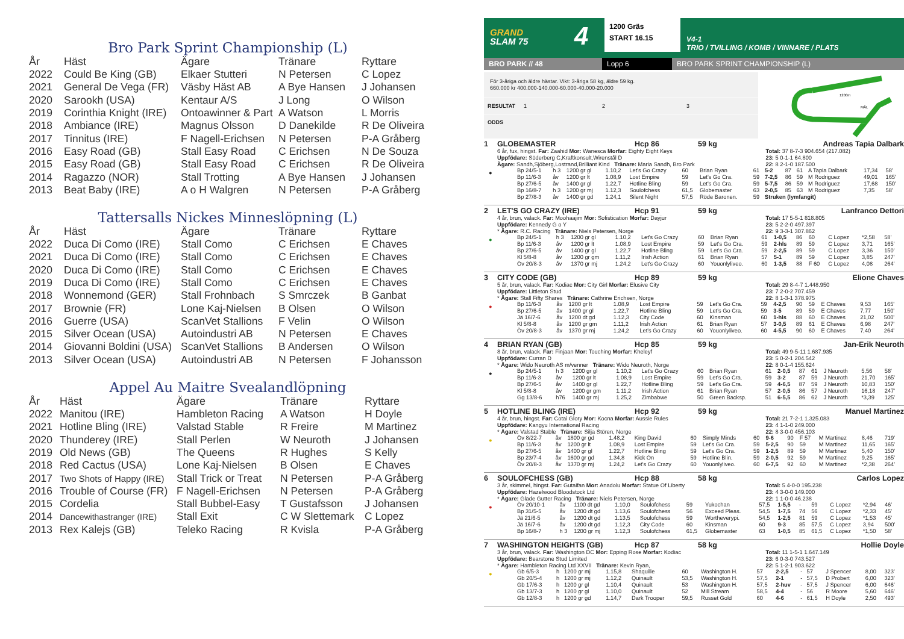Bro Park Sprint Championship (L)
| År | Häst | Ägare | Tränare | Ryttare |
| --- | --- | --- | --- | --- |
| 2022 | Could Be King (GB) | Elkaer Stutteri | N Petersen | C Lopez |
| 2021 | General De Vega (FR) | Väsby Häst AB | A Bye Hansen | J Johansen |
| 2020 | Sarookh (USA) | Kentaur A/S | J Long | O Wilson |
| 2019 | Corinthia Knight (IRE) | Ontoawinner & Part | A Watson | L Morris |
| 2018 | Ambiance (IRE) | Magnus Olsson | D Danekilde | R De Oliveira |
| 2017 | Tinnitus (IRE) | F Nagell-Erichsen | N Petersen | P-A Gråberg |
| 2016 | Easy Road (GB) | Stall Easy Road | C Erichsen | N De Souza |
| 2015 | Easy Road (GB) | Stall Easy Road | C Erichsen | R De Oliveira |
| 2014 | Ragazzo (NOR) | Stall Trotting | A Bye Hansen | J Johansen |
| 2013 | Beat Baby (IRE) | A o H Walgren | N Petersen | P-A Gråberg |
Tattersalls Nickes Minneslöpning (L)
| År | Häst | Ägare | Tränare | Ryttare |
| --- | --- | --- | --- | --- |
| 2022 | Duca Di Como (IRE) | Stall Como | C Erichsen | E Chaves |
| 2021 | Duca Di Como (IRE) | Stall Como | C Erichsen | E Chaves |
| 2020 | Duca Di Como (IRE) | Stall Como | C Erichsen | E Chaves |
| 2019 | Duca Di Como (IRE) | Stall Como | C Erichsen | E Chaves |
| 2018 | Wonnemond (GER) | Stall Frohnbach | S Smrczek | B Ganbat |
| 2017 | Brownie (FR) | Lone Kaj-Nielsen | B Olsen | O Wilson |
| 2016 | Guerre (USA) | ScanVet Stallions | F Velin | O Wilson |
| 2015 | Silver Ocean (USA) | Autoindustri AB | N Petersen | E Chaves |
| 2014 | Giovanni Boldini (USA) | ScanVet Stallions | B Andersen | O Wilson |
| 2013 | Silver Ocean (USA) | Autoindustri AB | N Petersen | F Johansson |
Appel Au Maitre Svealandlöpning
| År | Häst | Ägare | Tränare | Ryttare |
| --- | --- | --- | --- | --- |
| 2022 | Manitou (IRE) | Hambleton Racing | A Watson | H Doyle |
| 2021 | Hotline Bling (IRE) | Valstad Stable | R Freire | M Martinez |
| 2020 | Thunderey (IRE) | Stall Perlen | W Neuroth | J Johansen |
| 2019 | Old News (GB) | The Queens | R Hughes | S Kelly |
| 2018 | Red Cactus (USA) | Lone Kaj-Nielsen | B Olsen | E Chaves |
| 2017 | Two Shots of Happy (IRE) | Stall Trick or Treat | N Petersen | P-A Gråberg |
| 2016 | Trouble of Course (FR) | F Nagell-Erichsen | N Petersen | P-A Gråberg |
| 2015 | Cordelia | Stall Bubbel-Easy | T Gustafsson | J Johansen |
| 2014 | Dancewithastranger (IRE) | Stall Exit | C W Slettemark | C Lopez |
| 2013 | Rex Kalejs (GB) | Teleko Racing | R Kvisla | P-A Gråberg |
GRAND
SLAM 75
4
1200 Gräs
START 16.15
V4-1
TRIO / TVILLING / KOMB / VINNARE / PLATS
BRO PARK // 48 Lopp 6 BRO PARK SPRINT CHAMPIONSHIP (L)
För 3-åriga och äldre hästar. Vikt: 3-åriga 58 kg, äldre 59 kg.
660.000 kr 400.000-140.000-60.000-40.000-20.000
RESULTAT 1 2 3
ODDS
1200m
MÅL
1 GLOBEMASTER Hcp 86 59 kg Andreas Tapia Dalbark
6 år, fux, hingst. Far: Zaahid Mor: Wanesca Morfar: Eighty Eight Keys
Uppfödare: Söderberg C,Kraftkonsult,Wirenstål D
Ägare: Sandh,Sjöberg,Lostrand,Brilliant Kind Tränare: Maria Sandh, Bro Park
Total: 37 8-7-3 904.654 (217.082)
23: 5 0-1-1 64.800
22: 8 2-1-0 187.500
●
| Bp 24/5-1 | h 3 | 1200 gr gl | 1.10,2 | Let's Go Crazy | 60 | Brian Ryan | 61 | 5-2 | 87 | 61 | A Tapia Dalbark | 17,34 | 58' |
| Bp 11/6-3 | åv | 1200 gr lt | 1.08,9 | Lost Empire | 59 | Let's Go Cra. | 59 | 7-2,5 | 86 | 59 | M Rodriguez | 49,01 | 165' |
| Bp 27/6-5 | åv | 1400 gr gl | 1.22,7 | Hotline Bling | 59 | Let's Go Cra. | 59 | 5-7,5 | 86 | 59 | M Rodriguez | 17,68 | 150' |
| Bp 16/8-7 | h 3 | 1200 gr mj | 1.12,3 | Soulofchess | 61,5 | Globemaster | 63 | 2-0,5 | 85 | 63 | M Rodriguez | 7,35 | 58' |
| Bp 27/8-3 | åv | 1400 gr gd | 1.24,1 | Silent Night | 57,5 | Röde Baronen. | 59 | Struken (lymfangit) | | | | | |
2 LET'S GO CRAZY (IRE) Hcp 91 59 kg Lanfranco Dettori
4 år, brun, valack. Far: Moohaajim Mor: Sofistication Morfar: Dayjur
Uppfödare: Kennedy G o Y
* Ägare: R.C. Racing Tränare: Niels Petersen, Norge
Total: 17 5-5-1 818.805
23: 5 2-2-0 497.397
22: 9 3-3-1 307.862
●
| Bp 24/5-1 | h 3 | 1200 gr gl | 1.10,2 | Let's Go Crazy | 60 | Brian Ryan | 61 | 1-0,5 | 86 | 60 | C Lopez | *2,58 | 58' |
| Bp 11/6-3 | åv | 1200 gr lt | 1.08,9 | Lost Empire | 59 | Let's Go Cra. | 59 | 2-hls | 89 | 59 | C Lopez | 3,71 | 165' |
| Bp 27/6-5 | åv | 1400 gr gl | 1.22,7 | Hotline Bling | 59 | Let's Go Cra. | 59 | 2-2,5 | 89 | 59 | C Lopez | 3,36 | 150' |
| Kl 5/8-8 | åv | 1200 gr gm | 1.11,2 | Irish Action | 61 | Brian Ryan | 57 | 5-1 | 89 | 59 | C Lopez | 3,85 | 247' |
| Öv 20/8-3 | åv | 1370 gr mj | 1.24,2 | Let's Go Crazy | 60 | Youonlyliveo. | 60 | 1-3,5 | 88 | F 60 | C Lopez | 4,08 | 264' |
3 CITY CODE (GB) Hcp 89 59 kg Elione Chaves
5 år, brun, valack. Far: Kodiac Mor: City Girl Morfar: Elusive City
Uppfödare: Littleton Stud
* Ägare: Stall Fifty Shares Tränare: Cathrine Erichsen, Norge
Total: 29 8-4-7 1.448.950
23: 7 2-0-2 707.459
22: 8 1-3-1 378.975
●
| Bp 11/6-3 | åv | 1200 gr lt | 1.08,9 | Lost Empire | 59 | Let's Go Cra. | 59 | 4-2,5 | 90 | 59 | E Chaves | 9,53 | 165' |
| Bp 27/6-5 | åv | 1400 gr gl | 1.22,7 | Hotline Bling | 59 | Let's Go Cra. | 59 | 3-5 | 89 | 59 | E Chaves | 7,77 | 150' |
| Jä 16/7-6 | åv | 1200 dt gd | 1.12,3 | City Code | 60 | Kinsman | 60 | 1-hls | 88 | 60 | E Chaves | 21,02 | 500' |
| Kl 5/8-8 | åv | 1200 gr gm | 1.11,2 | Irish Action | 61 | Brian Ryan | 57 | 3-0,5 | 89 | 61 | E Chaves | 6,98 | 247' |
| Öv 20/8-3 | åv | 1370 gr mj | 1.24,2 | Let's Go Crazy | 60 | Youonlyliveo. | 60 | 4-5,5 | 90 | 60 | E Chaves | 7,40 | 264' |
4 BRIAN RYAN (GB) Hcp 85 59 kg Jan-Erik Neuroth
8 år, brun, valack. Far: Finjaan Mor: Touching Morfar: Kheleyf
Uppfödare: Curran D
* Ägare: Wido Neuroth AS m/venner Tränare: Wido Neuroth, Norge
Total: 49 9-5-11 1.687.935
23: 5 0-2-1 204.542
22: 8 0-1-4 155.624
●
| Bp 24/5-1 | h 3 | 1200 gr gl | 1.10,2 | Let's Go Crazy | 60 | Brian Ryan | 61 | 2-0,5 | 87 | 61 | J Neuroth | 5,56 | 58' |
| Bp 11/6-3 | åv | 1200 gr lt | 1.08,9 | Lost Empire | 59 | Let's Go Cra. | 59 | 3-2 | 87 | 59 | J Neuroth | 21,70 | 165' |
| Bp 27/6-5 | åv | 1400 gr gl | 1.22,7 | Hotline Bling | 59 | Let's Go Cra. | 59 | 4-6,5 | 87 | 59 | J Neuroth | 10,83 | 150' |
| Kl 5/8-8 | åv | 1200 gr gm | 1.11,2 | Irish Action | 61 | Brian Ryan | 57 | 2-0,5 | 86 | 57 | J Neuroth | 16,18 | 247' |
| Gg 13/8-6 | h76 | 1400 gr mj | 1.25,2 | Zimbabwe | 50 | Green Backsp. | 51 | 6-5,5 | 86 | 62 | J Neuroth | *3,39 | 125' |
5 HOTLINE BLING (IRE) Hcp 92 59 kg Manuel Martinez
4 år, brun, hingst. Far: Cotai Glory Mor: Kocna Morfar: Aussie Rules
Uppfödare: Kangyu International Racing
* Ägare: Valstad Stable Tränare: Silja Stören, Norge
Total: 21 7-2-1 1.325.083
23: 4 1-1-0 249.000
22: 8 3-0-0 456.103
●
| Öv 8/22-7 | åv | 1800 gr gd | 1.48,2 | King David | 60 | Simply Minds | 60 | 9-6 | 90 | F 57 | M Martinez | 8,46 | 719' |
| Bp 11/6-3 | åv | 1200 gr lt | 1.08,9 | Lost Empire | 59 | Let's Go Cra. | 59 | 5-2,5 | 90 | 59 | M Martinez | 11,65 | 165' |
| Bp 27/6-5 | åv | 1400 gr gl | 1.22,7 | Hotline Bling | 59 | Let's Go Cra. | 59 | 1-2,5 | 89 | 59 | M Martinez | 5,40 | 150' |
| Bp 23/7-4 | åv | 1600 gr gd | 1.34,8 | Kick On | 59 | Hotline Blin. | 59 | 2-0,5 | 92 | 59 | M Martinez | 9,25 | 165' |
| Öv 20/8-3 | åv | 1370 gr mj | 1.24,2 | Let's Go Crazy | 60 | Youonlyliveo. | 60 | 6-7,5 | 92 | 60 | M Martinez | *2,38 | 264' |
6 SOULOFCHESS (GB) Hcp 88 58 kg Carlos Lopez
3 år, skimmel, hingst. Far: Gutaifan Mor: Anadolu Morfar: Statue Of Liberty
Uppfödare: Hazelwood Bloodstock Ltd
* Ägare: Glade Gutter Racing Tränare: Niels Petersen, Norge
Total: 5 4-0-0 195.238
23: 4 3-0-0 149.000
22: 1 1-0-0 46.238
●
| Öv 20/10-1 | åv | 1100 dt gd | 1.10,0 | Soulofchess | 59 | Yukochan | 57,5 | 1-5,5 | - | 59 | C Lopez | *2,94 | 46' |
| Bp 31/5-5 | åv | 1200 dt gd | 1.13,6 | Soulofchess | 56 | Exceed Pleas. | 54,5 | 1-7,5 | 74 | 56 | C Lopez | *2,33 | 45' |
| Jä 21/6-5 | åv | 1200 dt gd | 1.13,5 | Soulofchess | 59 | Wortheverypi. | 54,5 | 1-2,5 | 81 | 59 | C Lopez | *1,53 | 45' |
| Jä 16/7-6 | åv | 1200 dt gd | 1.12,3 | City Code | 60 | Kinsman | 60 | 9-3 | 85 | 57,5 | C Lopez | 3,94 | 500' |
| Bp 16/8-7 | h 3 | 1200 gr mj | 1.12,3 | Soulofchess | 61,5 | Globemaster | 63 | 1-0,5 | 85 | 61,5 | C Lopez | *1,50 | 58' |
7 WASHINGTON HEIGHTS (GB) Hcp 87 58 kg Hollie Doyle
3 år, brun, valack. Far: Washington DC Mor: Epping Rose Morfar: Kodiac
Uppfödare: Bearstone Stud Limited
* Ägare: Hambleton Racing Ltd XXVII Tränare: Kevin Ryan,
Total: 11 1-5-1 1.647.149
23: 6 0-3-0 743.527
22: 5 1-2-1 903.622
●
| Gb 6/5-3 | h | 1200 gr mj | 1.15,8 | Shaquille | 60 | Washington H. | 57 | 2-2,5 | - | 57 | J Spencer | 8,00 | 323' |
| Gb 20/5-4 | h | 1200 gr mj | 1.12,2 | Quinault | 53,5 | Washington H. | 57,5 | 2-1 | - | 57,5 | D Probert | 6,00 | 323' |
| Gb 17/6-3 | h | 1200 gr gl | 1.10,4 | Quinault | 53 | Washington H. | 57,5 | 2-huv | - | 57,5 | J Spencer | 6,00 | 646' |
| Gb 13/7-3 | h | 1200 gr gl | 1.10,0 | Quinault | 52 | Mill Stream | 58,5 | 4-4 | - | 56 | R Moore | 5,60 | 646' |
| Gb 12/8-3 | h | 1200 gr gd | 1.14,7 | Dark Trooper | 59,5 | Russet Gold | 60 | 4-6 | - | 61,5 | H Doyle | 2,50 | 493' |